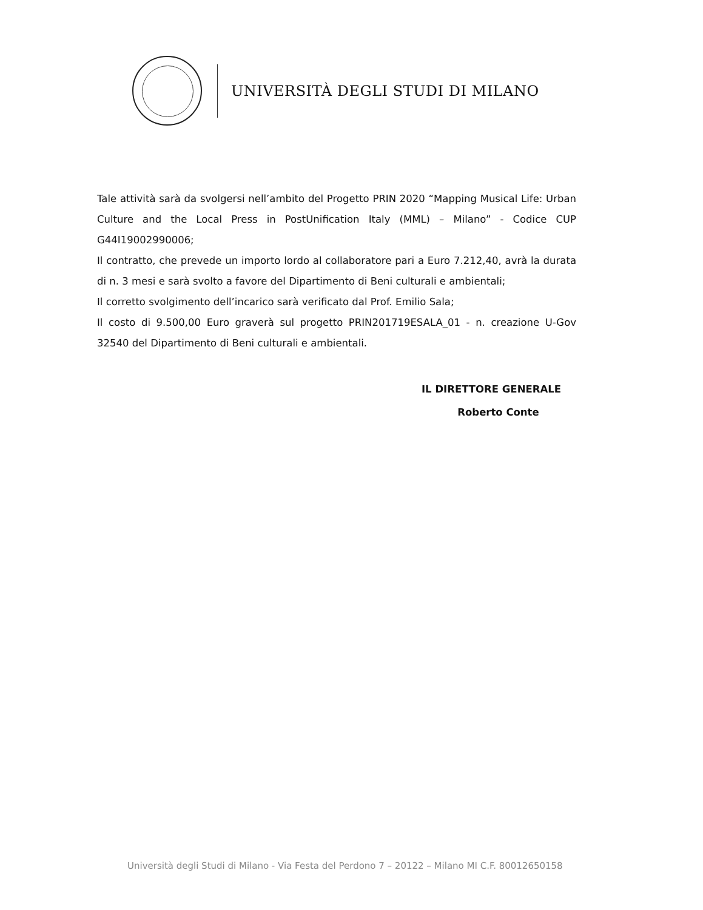UNIVERSITÀ DEGLI STUDI DI MILANO
Tale attività sarà da svolgersi nell’ambito del Progetto PRIN 2020 “Mapping Musical Life: Urban Culture and the Local Press in PostUnification Italy (MML) – Milano” - Codice CUP G44I19002990006;
Il contratto, che prevede un importo lordo al collaboratore pari a Euro 7.212,40, avrà la durata di n. 3 mesi e sarà svolto a favore del Dipartimento di Beni culturali e ambientali;
Il corretto svolgimento dell’incarico sarà verificato dal Prof. Emilio Sala;
Il costo di 9.500,00 Euro graverà sul progetto PRIN201719ESALA_01 - n. creazione U-Gov 32540 del Dipartimento di Beni culturali e ambientali.
IL DIRETTORE GENERALE
Roberto Conte
Università degli Studi di Milano - Via Festa del Perdono 7 – 20122 – Milano MI C.F. 80012650158